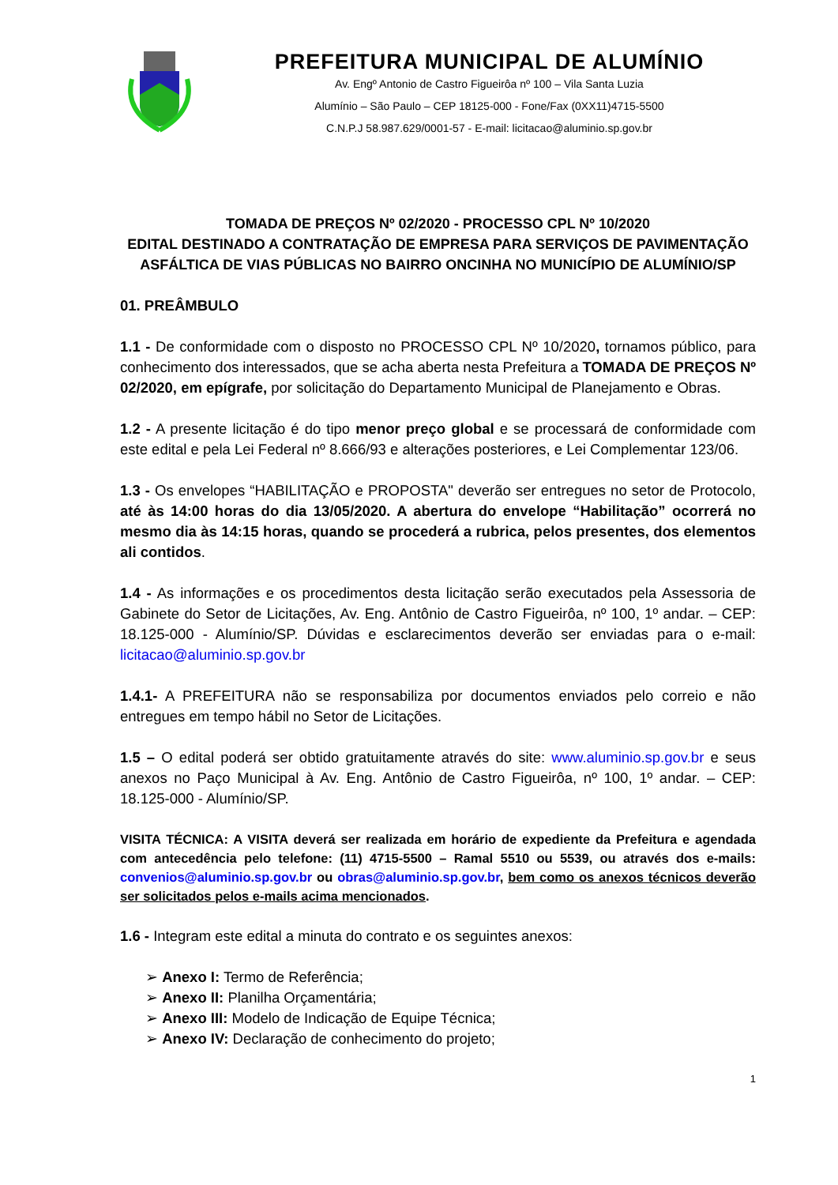PREFEITURA MUNICIPAL DE ALUMÍNIO
Av. Engº Antonio de Castro Figueirôa nº 100 – Vila Santa Luzia
Alumínio – São Paulo – CEP 18125-000 - Fone/Fax (0XX11)4715-5500
C.N.P.J 58.987.629/0001-57 - E-mail: licitacao@aluminio.sp.gov.br
TOMADA DE PREÇOS Nº 02/2020 - PROCESSO CPL Nº 10/2020
EDITAL DESTINADO A CONTRATAÇÃO DE EMPRESA PARA SERVIÇOS DE PAVIMENTAÇÃO ASFÁLTICA DE VIAS PÚBLICAS NO BAIRRO ONCINHA NO MUNICÍPIO DE ALUMÍNIO/SP
01. PREÂMBULO
1.1 - De conformidade com o disposto no PROCESSO CPL Nº 10/2020, tornamos público, para conhecimento dos interessados, que se acha aberta nesta Prefeitura a TOMADA DE PREÇOS Nº 02/2020, em epígrafe, por solicitação do Departamento Municipal de Planejamento e Obras.
1.2 - A presente licitação é do tipo menor preço global e se processará de conformidade com este edital e pela Lei Federal nº 8.666/93 e alterações posteriores, e Lei Complementar 123/06.
1.3 - Os envelopes “HABILITAÇÃO e PROPOSTA" deverão ser entregues no setor de Protocolo, até às 14:00 horas do dia 13/05/2020. A abertura do envelope “Habilitação” ocorrerá no mesmo dia às 14:15 horas, quando se procederá a rubrica, pelos presentes, dos elementos ali contidos.
1.4 - As informações e os procedimentos desta licitação serão executados pela Assessoria de Gabinete do Setor de Licitações, Av. Eng. Antônio de Castro Figueirôa, nº 100, 1º andar. – CEP: 18.125-000 - Alumínio/SP. Dúvidas e esclarecimentos deverão ser enviadas para o e-mail: licitacao@aluminio.sp.gov.br
1.4.1- A PREFEITURA não se responsabiliza por documentos enviados pelo correio e não entregues em tempo hábil no Setor de Licitações.
1.5 – O edital poderá ser obtido gratuitamente através do site: www.aluminio.sp.gov.br e seus anexos no Paço Municipal à Av. Eng. Antônio de Castro Figueirôa, nº 100, 1º andar. – CEP: 18.125-000 - Alumínio/SP.
VISITA TÉCNICA: A VISITA deverá ser realizada em horário de expediente da Prefeitura e agendada com antecedência pelo telefone: (11) 4715-5500 – Ramal 5510 ou 5539, ou através dos e-mails: convenios@aluminio.sp.gov.br ou obras@aluminio.sp.gov.br, bem como os anexos técnicos deverão ser solicitados pelos e-mails acima mencionados.
1.6 - Integram este edital a minuta do contrato e os seguintes anexos:
➢ Anexo I: Termo de Referência;
➢ Anexo II: Planilha Orçamentária;
➢ Anexo III: Modelo de Indicação de Equipe Técnica;
➢ Anexo IV: Declaração de conhecimento do projeto;
1